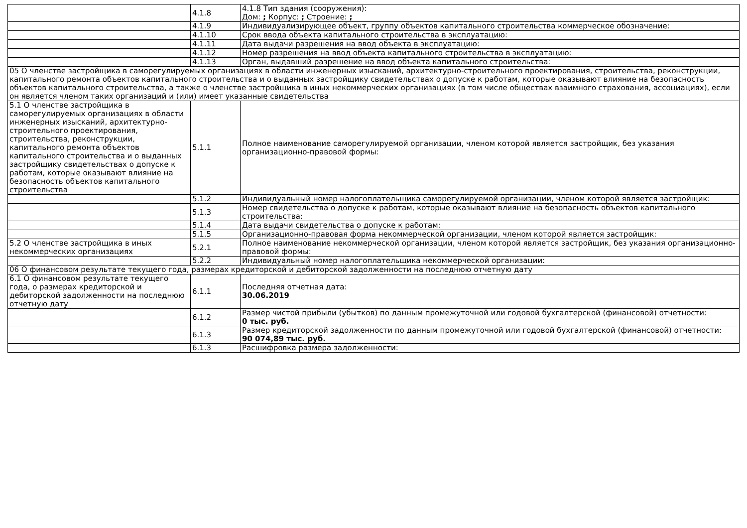| | 4.1.8 | 4.1.8 Тип здания (сооружения): Дом: ; Корпус: ; Строение: ; |
| | 4.1.9 | Индивидуализирующее объект, группу объектов капитального строительства коммерческое обозначение: |
| | 4.1.10 | Срок ввода объекта капитального строительства в эксплуатацию: |
| | 4.1.11 | Дата выдачи разрешения на ввод объекта в эксплуатацию: |
| | 4.1.12 | Номер разрешения на ввод объекта капитального строительства в эксплуатацию: |
| | 4.1.13 | Орган, выдавший разрешение на ввод объекта капитального строительства: |
| 05 О членстве застройщика в саморегулируемых организациях в области инженерных изысканий, архитектурно-строительного проектирования, строительства, реконструкции, капитального ремонта объектов капитального строительства и о выданных застройщику свидетельствах о допуске к работам, которые оказывают влияние на безопасность объектов капитального строительства, а также о членстве застройщика в иных некоммерческих организациях (в том числе обществах взаимного страхования, ассоциациях), если он является членом таких организаций и (или) имеет указанные свидетельства | | |
| 5.1 О членстве застройщика в саморегулируемых организациях в области инженерных изысканий, архитектурно-строительного проектирования, строительства, реконструкции, капитального ремонта объектов капитального строительства и о выданных застройщику свидетельствах о допуске к работам, которые оказывают влияние на безопасность объектов капитального строительства | 5.1.1 | Полное наименование саморегулируемой организации, членом которой является застройщик, без указания организационно-правовой формы: |
| | 5.1.2 | Индивидуальный номер налогоплательщика саморегулируемой организации, членом которой является застройщик: |
| | 5.1.3 | Номер свидетельства о допуске к работам, которые оказывают влияние на безопасность объектов капитального строительства: |
| | 5.1.4 | Дата выдачи свидетельства о допуске к работам: |
| | 5.1.5 | Организационно-правовая форма некоммерческой организации, членом которой является застройщик: |
| 5.2 О членстве застройщика в иных некоммерческих организациях | 5.2.1 | Полное наименование некоммерческой организации, членом которой является застройщик, без указания организационно-правовой формы: |
| | 5.2.2 | Индивидуальный номер налогоплательщика некоммерческой организации: |
| 06 О финансовом результате текущего года, размерах кредиторской и дебиторской задолженности на последнюю отчетную дату | | |
| 6.1 О финансовом результате текущего года, о размерах кредиторской и дебиторской задолженности на последнюю отчетную дату | 6.1.1 | Последняя отчетная дата: 30.06.2019 |
| | 6.1.2 | Размер чистой прибыли (убытков) по данным промежуточной или годовой бухгалтерской (финансовой) отчетности: 0 тыс. руб. |
| | 6.1.3 | Размер кредиторской задолженности по данным промежуточной или годовой бухгалтерской (финансовой) отчетности: 90 074,89 тыс. руб. |
| | 6.1.3 | Расшифровка размера задолженности: |